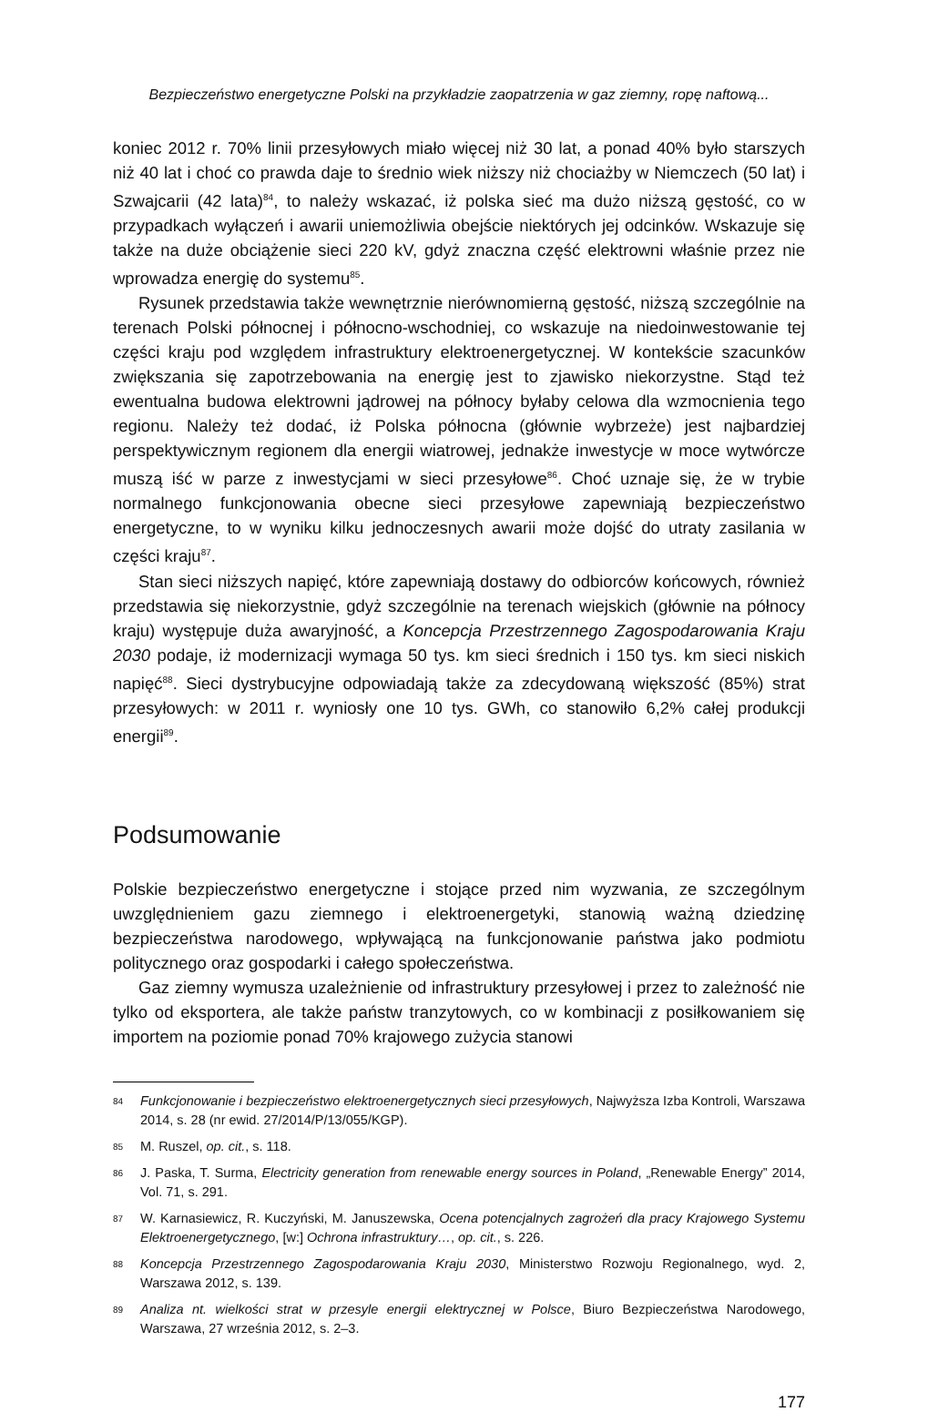Bezpieczeństwo energetyczne Polski na przykładzie zaopatrzenia w gaz ziemny, ropę naftową...
koniec 2012 r. 70% linii przesyłowych miało więcej niż 30 lat, a ponad 40% było starszych niż 40 lat i choć co prawda daje to średnio wiek niższy niż chociażby w Niemczech (50 lat) i Szwajcarii (42 lata)<sup>84</sup>, to należy wskazać, iż polska sieć ma dużo niższą gęstość, co w przypadkach wyłączeń i awarii uniemożliwia obejście niektórych jej odcinków. Wskazuje się także na duże obciążenie sieci 220 kV, gdyż znaczna część elektrowni właśnie przez nie wprowadza energię do systemu<sup>85</sup>.
Rysunek przedstawia także wewnętrznie nierównomierną gęstość, niższą szczególnie na terenach Polski północnej i północno-wschodniej, co wskazuje na niedoinwestowanie tej części kraju pod względem infrastruktury elektroenergetycznej. W kontekście szacunków zwiększania się zapotrzebowania na energię jest to zjawisko niekorzystne. Stąd też ewentualna budowa elektrowni jądrowej na północy byłaby celowa dla wzmocnienia tego regionu. Należy też dodać, iż Polska północna (głównie wybrzeże) jest najbardziej perspektywicznym regionem dla energii wiatrowej, jednakże inwestycje w moce wytwórcze muszą iść w parze z inwestycjami w sieci przesyłowe<sup>86</sup>. Choć uznaje się, że w trybie normalnego funkcjonowania obecne sieci przesyłowe zapewniają bezpieczeństwo energetyczne, to w wyniku kilku jednoczesnych awarii może dojść do utraty zasilania w części kraju<sup>87</sup>.
Stan sieci niższych napięć, które zapewniają dostawy do odbiorców końcowych, również przedstawia się niekorzystnie, gdyż szczególnie na terenach wiejskich (głównie na północy kraju) występuje duża awaryjność, a Koncepcja Przestrzennego Zagospodarowania Kraju 2030 podaje, iż modernizacji wymaga 50 tys. km sieci średnich i 150 tys. km sieci niskich napięć<sup>88</sup>. Sieci dystrybucyjne odpowiadają także za zdecydowaną większość (85%) strat przesyłowych: w 2011 r. wyniosły one 10 tys. GWh, co stanowiło 6,2% całej produkcji energii<sup>89</sup>.
Podsumowanie
Polskie bezpieczeństwo energetyczne i stojące przed nim wyzwania, ze szczególnym uwzględnieniem gazu ziemnego i elektroenergetyki, stanowią ważną dziedzinę bezpieczeństwa narodowego, wpływającą na funkcjonowanie państwa jako podmiotu politycznego oraz gospodarki i całego społeczeństwa.
Gaz ziemny wymusza uzależnienie od infrastruktury przesyłowej i przez to zależność nie tylko od eksportera, ale także państw tranzytowych, co w kombinacji z posiłkowaniem się importem na poziomie ponad 70% krajowego zużycia stanowi
84 Funkcjonowanie i bezpieczeństwo elektroenergetycznych sieci przesyłowych, Najwyższa Izba Kontroli, Warszawa 2014, s. 28 (nr ewid. 27/2014/P/13/055/KGP).
85 M. Ruszel, op. cit., s. 118.
86 J. Paska, T. Surma, Electricity generation from renewable energy sources in Poland, „Renewable Energy” 2014, Vol. 71, s. 291.
87 W. Karnasiewicz, R. Kuczyński, M. Januszewska, Ocena potencjalnych zagrożeń dla pracy Krajowego Systemu Elektroenergetycznego, [w:] Ochrona infrastruktury…, op. cit., s. 226.
88 Koncepcja Przestrzennego Zagospodarowania Kraju 2030, Ministerstwo Rozwoju Regionalnego, wyd. 2, Warszawa 2012, s. 139.
89 Analiza nt. wielkości strat w przesyle energii elektrycznej w Polsce, Biuro Bezpieczeństwa Narodowego, Warszawa, 27 września 2012, s. 2–3.
177